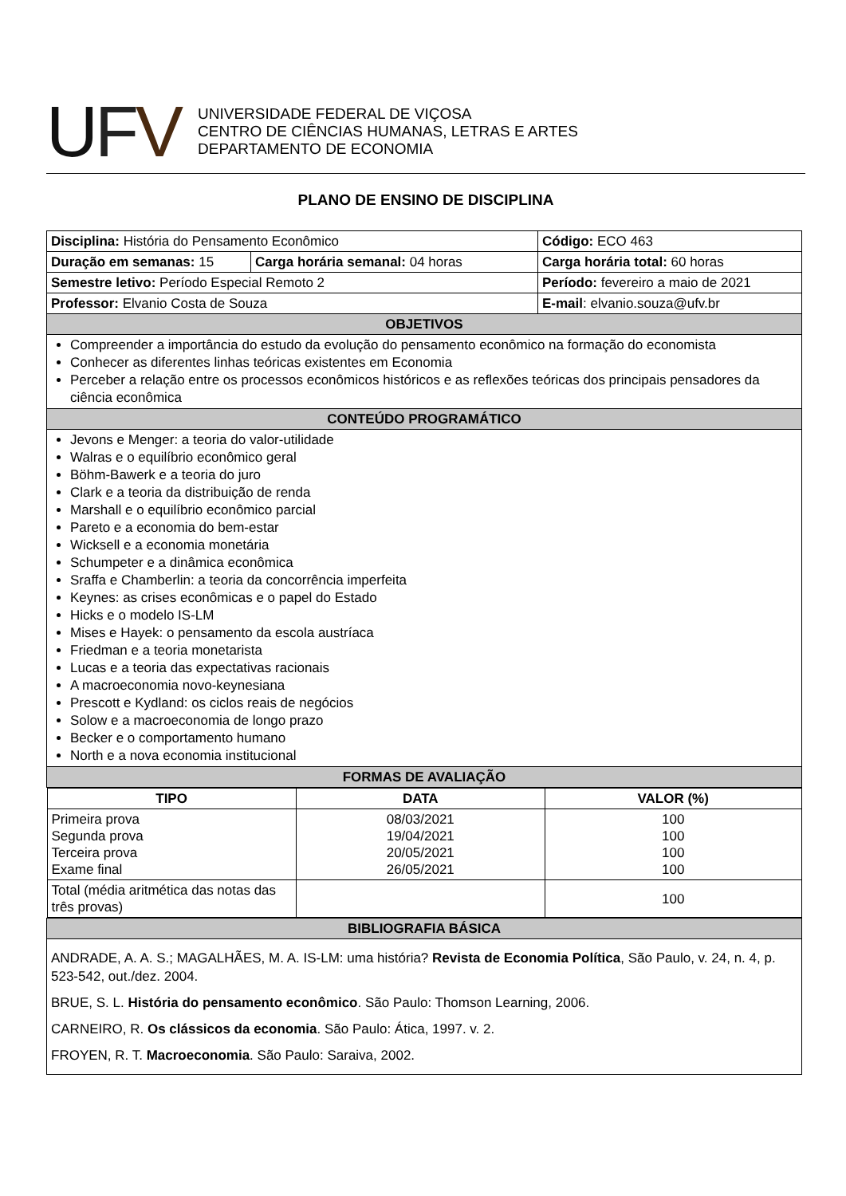UFV
UNIVERSIDADE FEDERAL DE VIÇOSA
CENTRO DE CIÊNCIAS HUMANAS, LETRAS E ARTES
DEPARTAMENTO DE ECONOMIA
PLANO DE ENSINO DE DISCIPLINA
| Disciplina: História do Pensamento Econômico | | | Código: ECO 463 |
| Duração em semanas: 15 | Carga horária semanal: 04 horas | | Carga horária total: 60 horas |
| Semestre letivo: Período Especial Remoto 2 | | | Período: fevereiro a maio de 2021 |
| Professor: Elvanio Costa de Souza | | E-mail : elvanio.souza@ufv.br | |
| OBJETIVOS | | | |
| Compreender a importância do estudo da evolução do pensamento econômico na formação do economista Conhecer as diferentes linhas teóricas existentes em Economia Perceber a relação entre os processos econômicos históricos e as reflexões teóricas dos principais pensadores da ciência econômica | | | |
| CONTEÚDO PROGRAMÁTICO | | | |
| Jevons e Menger: a teoria do valor-utilidade Walras e o equilíbrio econômico geral Böhm-Bawerk e a teoria do juro Clark e a teoria da distribuição de renda Marshall e o equilíbrio econômico parcial Pareto e a economia do bem-estar Wicksell e a economia monetária Schumpeter e a dinâmica econômica Sraffa e Chamberlin: a teoria da concorrência imperfeita Keynes: as crises econômicas e o papel do Estado Hicks e o modelo IS-LM Mises e Hayek: o pensamento da escola austríaca Friedman e a teoria monetarista Lucas e a teoria das expectativas racionais A macroeconomia novo-keynesiana Prescott e Kydland: os ciclos reais de negócios Solow e a macroeconomia de longo prazo Becker e o comportamento humano North e a nova economia institucional | | | |
| FORMAS DE AVALIAÇÃO | | | |
| / TIPO / DATA / VALOR (%) / / --- / --- / --- / / Primeira prova Segunda prova Terceira prova Exame final / 08/03/2021 19/04/2021 20/05/2021 26/05/2021 / 100 100 100 100 / / Total (média aritmética das notas das três provas) / / 100 / | | | |
| BIBLIOGRAFIA BÁSICA | | | |
| ANDRADE, A. A. S.; MAGALHÃES, M. A. IS-LM: uma história? Revista de Economia Política , São Paulo, v. 24, n. 4, p. 523-542, out./dez. 2004. BRUE, S. L. História do pensamento econômico . São Paulo: Thomson Learning, 2006. CARNEIRO, R. Os clássicos da economia . São Paulo: Ática, 1997. v. 2. FROYEN, R. T. Macroeconomia . São Paulo: Saraiva, 2002. | | | |